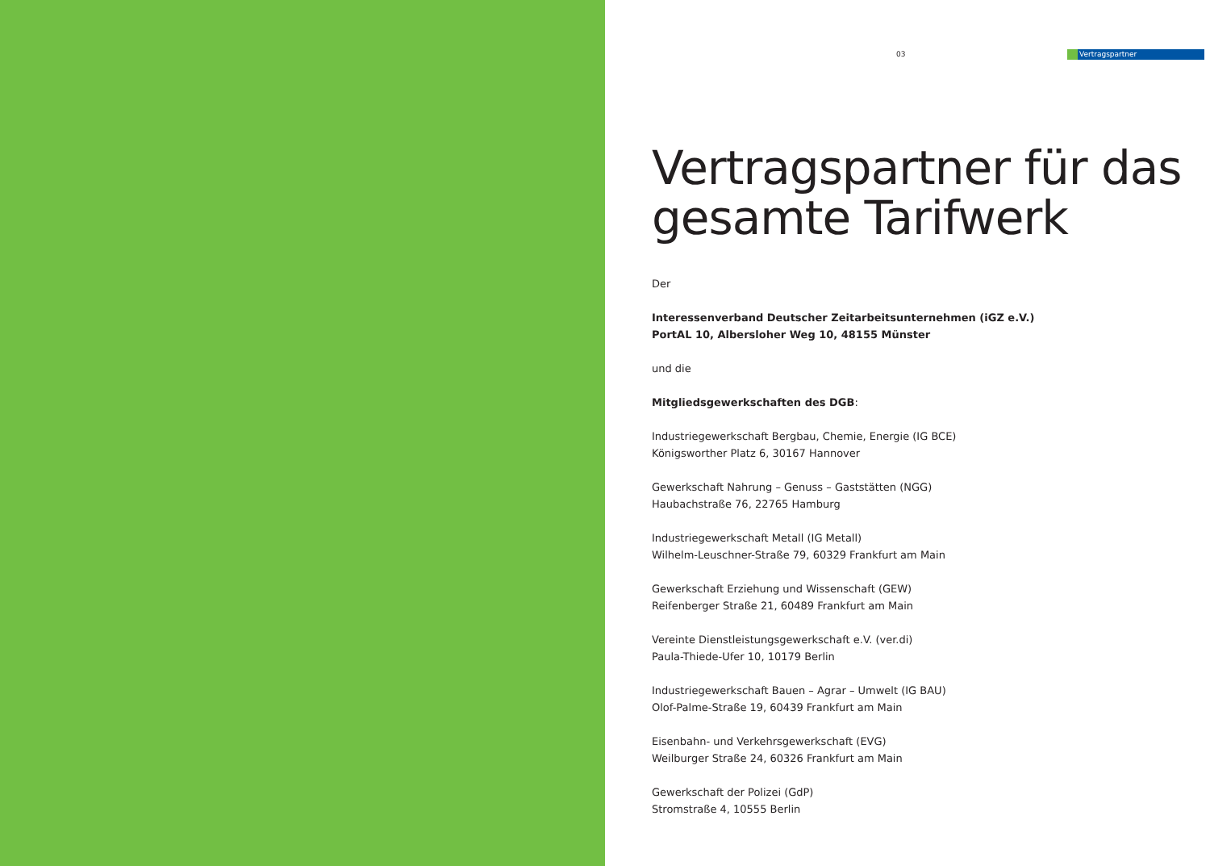03
Vertragspartner
Vertragspartner für das gesamte Tarifwerk
Der
Interessenverband Deutscher Zeitarbeitsunternehmen (iGZ e.V.)
PortAL 10, Albersloher Weg 10, 48155 Münster
und die
Mitgliedsgewerkschaften des DGB:
Industriegewerkschaft Bergbau, Chemie, Energie (IG BCE)
Königsworther Platz 6, 30167 Hannover
Gewerkschaft Nahrung – Genuss – Gaststätten (NGG)
Haubachstraße 76, 22765 Hamburg
Industriegewerkschaft Metall (IG Metall)
Wilhelm-Leuschner-Straße 79, 60329 Frankfurt am Main
Gewerkschaft Erziehung und Wissenschaft (GEW)
Reifenberger Straße 21, 60489 Frankfurt am Main
Vereinte Dienstleistungsgewerkschaft e.V. (ver.di)
Paula-Thiede-Ufer 10, 10179 Berlin
Industriegewerkschaft Bauen – Agrar – Umwelt (IG BAU)
Olof-Palme-Straße 19, 60439 Frankfurt am Main
Eisenbahn- und Verkehrsgewerkschaft (EVG)
Weilburger Straße 24, 60326 Frankfurt am Main
Gewerkschaft der Polizei (GdP)
Stromstraße 4, 10555 Berlin